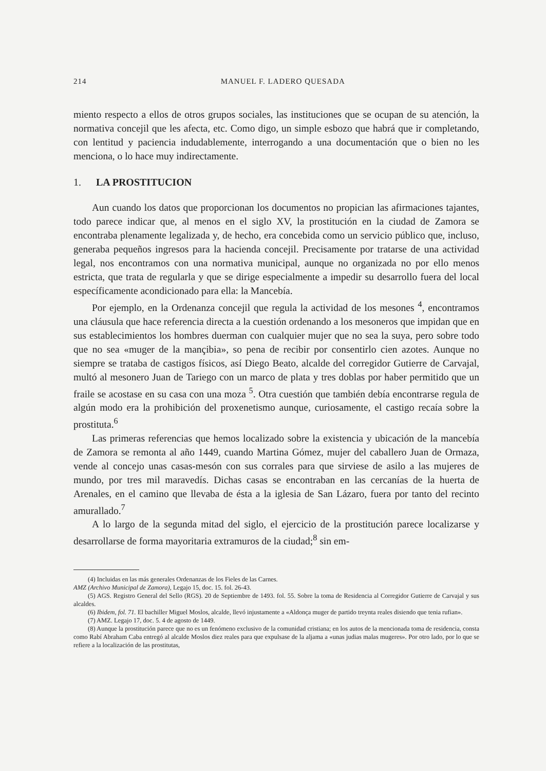214 MANUEL F. LADERO QUESADA
miento respecto a ellos de otros grupos sociales, las instituciones que se ocupan de su atención, la normativa concejil que les afecta, etc. Como digo, un simple esbozo que habrá que ir completando, con lentitud y paciencia indudablemente, interrogando a una documentación que o bien no les menciona, o lo hace muy indirectamente.
1. LA PROSTITUCION
Aun cuando los datos que proporcionan los documentos no propician las afirmaciones tajantes, todo parece indicar que, al menos en el siglo XV, la prostitución en la ciudad de Zamora se encontraba plenamente legalizada y, de hecho, era concebida como un servicio público que, incluso, generaba pequeños ingresos para la hacienda concejil. Precisamente por tratarse de una actividad legal, nos encontramos con una normativa municipal, aunque no organizada no por ello menos estricta, que trata de regularla y que se dirige especialmente a impedir su desarrollo fuera del local específicamente acondicionado para ella: la Mancebía.
Por ejemplo, en la Ordenanza concejil que regula la actividad de los mesones <sup>4</sup>, encontramos una cláusula que hace referencia directa a la cuestión ordenando a los mesoneros que impidan que en sus establecimientos los hombres duerman con cualquier mujer que no sea la suya, pero sobre todo que no sea «muger de la mançibia», so pena de recibir por consentirlo cien azotes. Aunque no siempre se trataba de castigos físicos, así Diego Beato, alcalde del corregidor Gutierre de Carvajal, multó al mesonero Juan de Tariego con un marco de plata y tres doblas por haber permitido que un fraile se acostase en su casa con una moza <sup>5</sup>. Otra cuestión que también debía encontrarse regula de algún modo era la prohibición del proxenetismo aunque, curiosamente, el castigo recaía sobre la prostituta.<sup>6</sup>
Las primeras referencias que hemos localizado sobre la existencia y ubicación de la mancebía de Zamora se remonta al año 1449, cuando Martina Gómez, mujer del caballero Juan de Ormaza, vende al concejo unas casas-mesón con sus corrales para que sirviese de asilo a las mujeres de mundo, por tres mil maravedís. Dichas casas se encontraban en las cercanías de la huerta de Arenales, en el camino que llevaba de ésta a la iglesia de San Lázaro, fuera por tanto del recinto amurallado.<sup>7</sup>
A lo largo de la segunda mitad del siglo, el ejercicio de la prostitución parece localizarse y desarrollarse de forma mayoritaria extramuros de la ciudad;<sup>8</sup> sin em-
(4) Incluidas en las más generales Ordenanzas de los Fieles de las Carnes.
AMZ (Archivo Municipal de Zamora), Legajo 15, doc. 15. fol. 26-43.
(5) AGS. Registro General del Sello (RGS). 20 de Septiembre de 1493. fol. 55. Sobre la toma de Residencia al Corregidor Gutierre de Carvajal y sus alcaldes.
(6) Ibidem, fol. 71. El bachiller Miguel Moslos, alcalde, llevó injustamente a «Aldonça muger de partido treynta reales disiendo que tenia rufian».
(7) AMZ. Legajo 17, doc. 5. 4 de agosto de 1449.
(8) Aunque la prostitución parece que no es un fenómeno exclusivo de la comunidad cristiana; en los autos de la mencionada toma de residencia, consta como Rabí Abraham Caba entregó al alcalde Moslos diez reales para que expulsase de la aljama a «unas judias malas mugeres». Por otro lado, por lo que se refiere a la localización de las prostitutas,